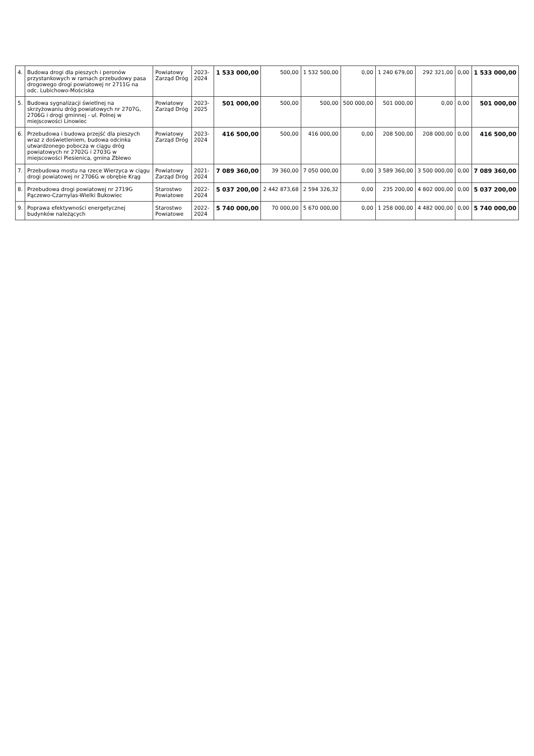| 4. | Budowa drogi dla pieszych i peronów przystankowych w ramach przebudowy pasa drogowego drogi powiatowej nr 2711G na odc. Lubichowo-Mościska | Powiatowy Zarząd Dróg | 2023-2024 | 1 533 000,00 | 500,00 | 1 532 500,00 | 0,00 | 1 240 679,00 | 292 321,00 | 0,00 | 1 533 000,00 |
| 5. | Budowa sygnalizacji świetlnej na skrzyżowaniu dróg powiatowych nr 2707G, 2706G i drogi gminnej - ul. Polnej w miejscowości Linowiec | Powiatowy Zarząd Dróg | 2023-2025 | 501 000,00 | 500,00 | 500,00 | 500 000,00 | 501 000,00 | 0,00 | 0,00 | 501 000,00 |
| 6. | Przebudowa i budowa przejść dla pieszych wraz z doświetleniem, budowa odcinka utwardzonego pobocza w ciągu dróg powiatowych nr 2702G i 2703G w miejscowości Piesienica, gmina Zblewo | Powiatowy Zarząd Dróg | 2023-2024 | 416 500,00 | 500,00 | 416 000,00 | 0,00 | 208 500,00 | 208 000,00 | 0,00 | 416 500,00 |
| 7. | Przebudowa mostu na rzece Wierzyca w ciągu drogi powiatowej nr 2706G w obrębie Krąg | Powiatowy Zarząd Dróg | 2021-2024 | 7 089 360,00 | 39 360,00 | 7 050 000,00 | 0,00 | 3 589 360,00 | 3 500 000,00 | 0,00 | 7 089 360,00 |
| 8. | Przebudowa drogi powiatowej nr 2719G Pączewo-Czarnylas-Wielki Bukowiec | Starostwo Powiatowe | 2022-2024 | 5 037 200,00 | 2 442 873,68 | 2 594 326,32 | 0,00 | 235 200,00 | 4 802 000,00 | 0,00 | 5 037 200,00 |
| 9. | Poprawa efektywności energetycznej budynków należących | Starostwo Powiatowe | 2022-2024 | 5 740 000,00 | 70 000,00 | 5 670 000,00 | 0,00 | 1 258 000,00 | 4 482 000,00 | 0,00 | 5 740 000,00 |